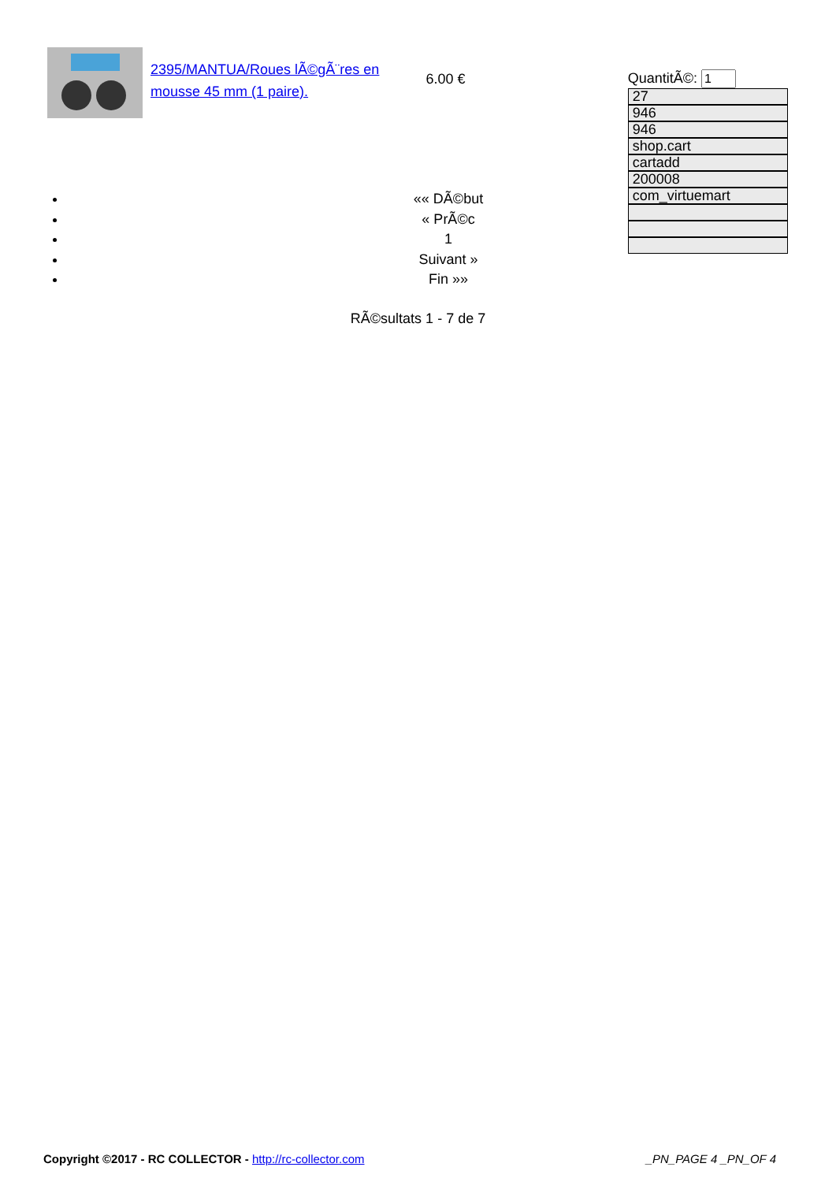2395/MANTUA/Roues lÃ©gÃ¨res en mousse 45 mm (1 paire).
6.00 € QuantitÃ©:
27
946
946
shop.cart
cartadd
200008
com_virtuemart
«« DÃ©but
« PrÃ©c
1
Suivant »
Fin »»
RÃ©sultats 1 - 7 de 7
Copyright ©2017 - RC COLLECTOR - http://rc-collector.com
_PN_PAGE 4 _PN_OF 4